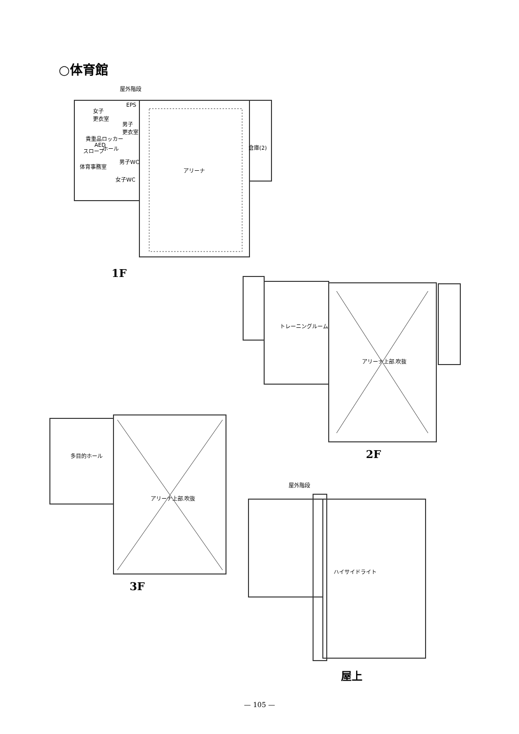○体育館
屋外階段
EPS
女子
更衣室
男子
更衣室
貴重品ロッカー
AED ホール
スロープ
男子WC
体育事務室
女子WC
倉庫(2)
アリーナ
1F
トレーニングルーム
アリーナ上部.吹抜
2F
多目的ホール
アリーナ上部.吹抜
3F
屋外階段
ハイサイドライト
屋上
— 105 —